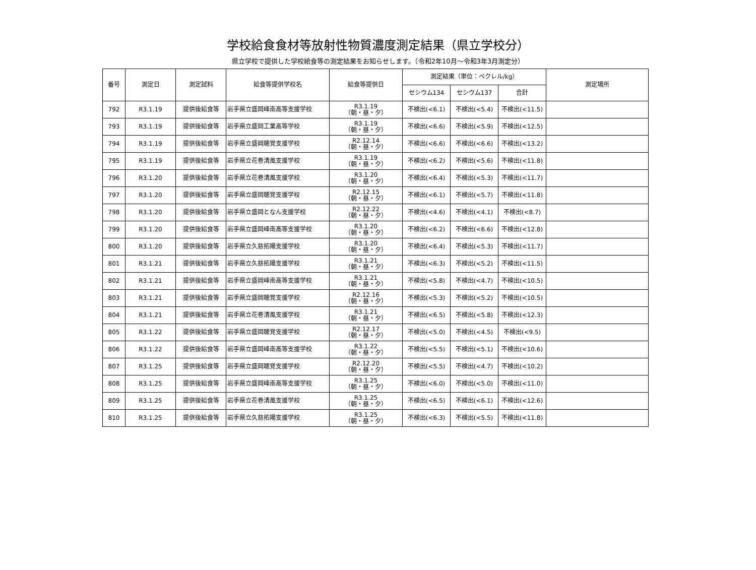学校給食食材等放射性物質濃度測定結果（県立学校分）
県立学校で提供した学校給食等の測定結果をお知らせします。（令和2年10月～令和3年3月測定分）
| 番号 | 測定日 | 測定試料 | 給食等提供学校名 | 給食等提供日 | 測定結果（単位：ベクレル/kg） | | | 測定場所 |
| --- | --- | --- | --- | --- | --- | --- | --- | --- |
| | | | | | セシウム134 | セシウム137 | 合計 | |
| 792 | R3.1.19 | 提供後給食等 | 岩手県立盛岡峰南高等支援学校 | R3.1.19 （朝・昼・夕） | 不検出(<6.1) | 不検出(<5.4) | 不検出(<11.5) | |
| 793 | R3.1.19 | 提供後給食等 | 岩手県立盛岡工業高等学校 | R3.1.19 （朝・昼・夕） | 不検出(<6.6) | 不検出(<5.9) | 不検出(<12.5) | |
| 794 | R3.1.19 | 提供後給食等 | 岩手県立盛岡聴覚支援学校 | R2.12.14 （朝・昼・夕） | 不検出(<6.6) | 不検出(<6.6) | 不検出(<13.2) | |
| 795 | R3.1.19 | 提供後給食等 | 岩手県立花巻清風支援学校 | R3.1.19 （朝・昼・夕） | 不検出(<6.2) | 不検出(<5.6) | 不検出(<11.8) | |
| 796 | R3.1.20 | 提供後給食等 | 岩手県立花巻清風支援学校 | R3.1.20 （朝・昼・夕） | 不検出(<6.4) | 不検出(<5.3) | 不検出(<11.7) | |
| 797 | R3.1.20 | 提供後給食等 | 岩手県立盛岡聴覚支援学校 | R2.12.15 （朝・昼・夕） | 不検出(<6.1) | 不検出(<5.7) | 不検出(<11.8) | |
| 798 | R3.1.20 | 提供後給食等 | 岩手県立盛岡となん支援学校 | R2.12.22 （朝・昼・夕） | 不検出(<4.6) | 不検出(<4.1) | 不検出(<8.7) | |
| 799 | R3.1.20 | 提供後給食等 | 岩手県立盛岡峰南高等支援学校 | R3.1.20 （朝・昼・夕） | 不検出(<6.2) | 不検出(<6.6) | 不検出(<12.8) | |
| 800 | R3.1.20 | 提供後給食等 | 岩手県立久慈拓陽支援学校 | R3.1.20 （朝・昼・夕） | 不検出(<6.4) | 不検出(<5.3) | 不検出(<11.7) | |
| 801 | R3.1.21 | 提供後給食等 | 岩手県立久慈拓陽支援学校 | R3.1.21 （朝・昼・夕） | 不検出(<6.3) | 不検出(<5.2) | 不検出(<11.5) | |
| 802 | R3.1.21 | 提供後給食等 | 岩手県立盛岡峰南高等支援学校 | R3.1.21 （朝・昼・夕） | 不検出(<5.8) | 不検出(<4.7) | 不検出(<10.5) | |
| 803 | R3.1.21 | 提供後給食等 | 岩手県立盛岡聴覚支援学校 | R2.12.16 （朝・昼・夕） | 不検出(<5.3) | 不検出(<5.2) | 不検出(<10.5) | |
| 804 | R3.1.21 | 提供後給食等 | 岩手県立花巻清風支援学校 | R3.1.21 （朝・昼・夕） | 不検出(<6.5) | 不検出(<5.8) | 不検出(<12.3) | |
| 805 | R3.1.22 | 提供後給食等 | 岩手県立盛岡聴覚支援学校 | R2.12.17 （朝・昼・夕） | 不検出(<5.0) | 不検出(<4.5) | 不検出(<9.5) | |
| 806 | R3.1.22 | 提供後給食等 | 岩手県立盛岡峰南高等支援学校 | R3.1.22 （朝・昼・夕） | 不検出(<5.5) | 不検出(<5.1) | 不検出(<10.6) | |
| 807 | R3.1.25 | 提供後給食等 | 岩手県立盛岡聴覚支援学校 | R2.12.20 （朝・昼・夕） | 不検出(<5.5) | 不検出(<4.7) | 不検出(<10.2) | |
| 808 | R3.1.25 | 提供後給食等 | 岩手県立盛岡峰南高等支援学校 | R3.1.25 （朝・昼・夕） | 不検出(<6.0) | 不検出(<5.0) | 不検出(<11.0) | |
| 809 | R3.1.25 | 提供後給食等 | 岩手県立花巻清風支援学校 | R3.1.25 （朝・昼・夕） | 不検出(<6.5) | 不検出(<6.1) | 不検出(<12.6) | |
| 810 | R3.1.25 | 提供後給食等 | 岩手県立久慈拓陽支援学校 | R3.1.25 （朝・昼・夕） | 不検出(<6.3) | 不検出(<5.5) | 不検出(<11.8) | |